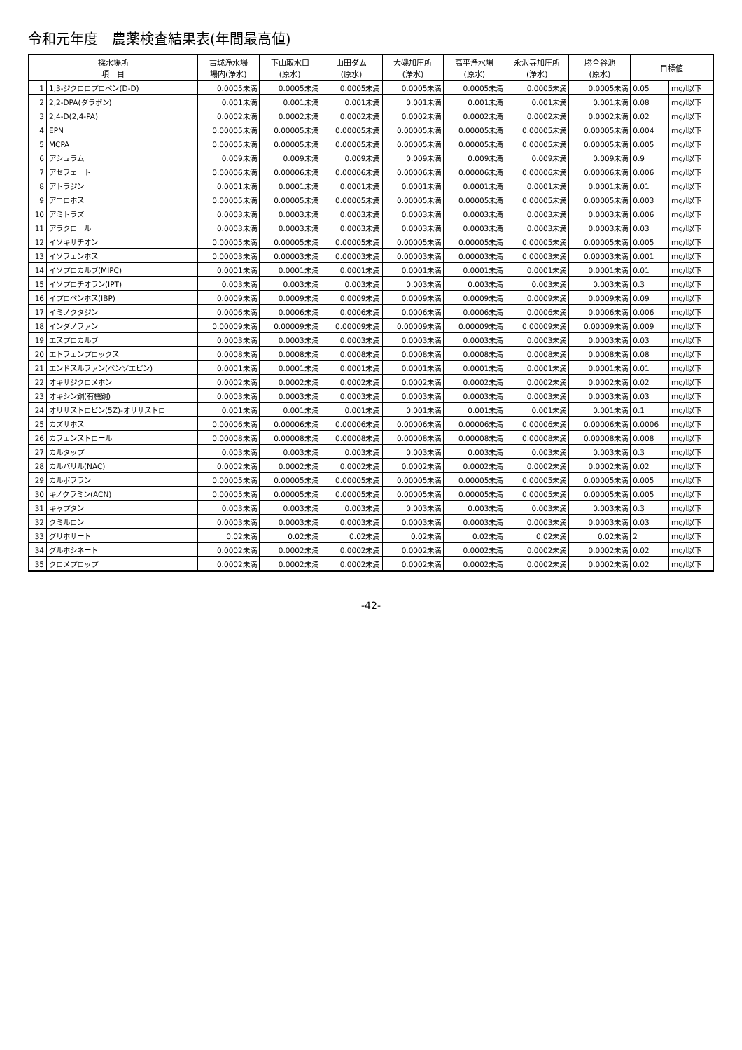令和元年度　農薬検査結果表(年間最高値)
| 採水場所 項 目 | | 古城浄水場 場内(浄水) | 下山取水口 (原水) | 山田ダム (原水) | 大磯加圧所 (浄水) | 高平浄水場 (原水) | 永沢寺加圧所 (浄水) | 勝合谷池 (原水) | 目標値 | |
| --- | --- | --- | --- | --- | --- | --- | --- | --- | --- | --- |
| 1 | 1,3-ジクロロプロペン(D-D) | 0.0005未満 | 0.0005未満 | 0.0005未満 | 0.0005未満 | 0.0005未満 | 0.0005未満 | 0.0005未満 | 0.05 | mg/l以下 |
| 2 | 2,2-DPA(ダラポン) | 0.001未満 | 0.001未満 | 0.001未満 | 0.001未満 | 0.001未満 | 0.001未満 | 0.001未満 | 0.08 | mg/l以下 |
| 3 | 2,4-D(2,4-PA) | 0.0002未満 | 0.0002未満 | 0.0002未満 | 0.0002未満 | 0.0002未満 | 0.0002未満 | 0.0002未満 | 0.02 | mg/l以下 |
| 4 | EPN | 0.00005未満 | 0.00005未満 | 0.00005未満 | 0.00005未満 | 0.00005未満 | 0.00005未満 | 0.00005未満 | 0.004 | mg/l以下 |
| 5 | MCPA | 0.00005未満 | 0.00005未満 | 0.00005未満 | 0.00005未満 | 0.00005未満 | 0.00005未満 | 0.00005未満 | 0.005 | mg/l以下 |
| 6 | アシュラム | 0.009未満 | 0.009未満 | 0.009未満 | 0.009未満 | 0.009未満 | 0.009未満 | 0.009未満 | 0.9 | mg/l以下 |
| 7 | アセフェート | 0.00006未満 | 0.00006未満 | 0.00006未満 | 0.00006未満 | 0.00006未満 | 0.00006未満 | 0.00006未満 | 0.006 | mg/l以下 |
| 8 | アトラジン | 0.0001未満 | 0.0001未満 | 0.0001未満 | 0.0001未満 | 0.0001未満 | 0.0001未満 | 0.0001未満 | 0.01 | mg/l以下 |
| 9 | アニロホス | 0.00005未満 | 0.00005未満 | 0.00005未満 | 0.00005未満 | 0.00005未満 | 0.00005未満 | 0.00005未満 | 0.003 | mg/l以下 |
| 10 | アミトラズ | 0.0003未満 | 0.0003未満 | 0.0003未満 | 0.0003未満 | 0.0003未満 | 0.0003未満 | 0.0003未満 | 0.006 | mg/l以下 |
| 11 | アラクロール | 0.0003未満 | 0.0003未満 | 0.0003未満 | 0.0003未満 | 0.0003未満 | 0.0003未満 | 0.0003未満 | 0.03 | mg/l以下 |
| 12 | イソキサチオン | 0.00005未満 | 0.00005未満 | 0.00005未満 | 0.00005未満 | 0.00005未満 | 0.00005未満 | 0.00005未満 | 0.005 | mg/l以下 |
| 13 | イソフェンホス | 0.00003未満 | 0.00003未満 | 0.00003未満 | 0.00003未満 | 0.00003未満 | 0.00003未満 | 0.00003未満 | 0.001 | mg/l以下 |
| 14 | イソプロカルブ(MIPC) | 0.0001未満 | 0.0001未満 | 0.0001未満 | 0.0001未満 | 0.0001未満 | 0.0001未満 | 0.0001未満 | 0.01 | mg/l以下 |
| 15 | イソプロチオラン(IPT) | 0.003未満 | 0.003未満 | 0.003未満 | 0.003未満 | 0.003未満 | 0.003未満 | 0.003未満 | 0.3 | mg/l以下 |
| 16 | イプロベンホス(IBP) | 0.0009未満 | 0.0009未満 | 0.0009未満 | 0.0009未満 | 0.0009未満 | 0.0009未満 | 0.0009未満 | 0.09 | mg/l以下 |
| 17 | イミノクタジン | 0.0006未満 | 0.0006未満 | 0.0006未満 | 0.0006未満 | 0.0006未満 | 0.0006未満 | 0.0006未満 | 0.006 | mg/l以下 |
| 18 | インダノファン | 0.00009未満 | 0.00009未満 | 0.00009未満 | 0.00009未満 | 0.00009未満 | 0.00009未満 | 0.00009未満 | 0.009 | mg/l以下 |
| 19 | エスプロカルブ | 0.0003未満 | 0.0003未満 | 0.0003未満 | 0.0003未満 | 0.0003未満 | 0.0003未満 | 0.0003未満 | 0.03 | mg/l以下 |
| 20 | エトフェンプロックス | 0.0008未満 | 0.0008未満 | 0.0008未満 | 0.0008未満 | 0.0008未満 | 0.0008未満 | 0.0008未満 | 0.08 | mg/l以下 |
| 21 | エンドスルファン(ベンゾエピン) | 0.0001未満 | 0.0001未満 | 0.0001未満 | 0.0001未満 | 0.0001未満 | 0.0001未満 | 0.0001未満 | 0.01 | mg/l以下 |
| 22 | オキサジクロメホン | 0.0002未満 | 0.0002未満 | 0.0002未満 | 0.0002未満 | 0.0002未満 | 0.0002未満 | 0.0002未満 | 0.02 | mg/l以下 |
| 23 | オキシン銅(有機銅) | 0.0003未満 | 0.0003未満 | 0.0003未満 | 0.0003未満 | 0.0003未満 | 0.0003未満 | 0.0003未満 | 0.03 | mg/l以下 |
| 24 | オリサストロビン(5Z)-オリサストロ | 0.001未満 | 0.001未満 | 0.001未満 | 0.001未満 | 0.001未満 | 0.001未満 | 0.001未満 | 0.1 | mg/l以下 |
| 25 | カズサホス | 0.00006未満 | 0.00006未満 | 0.00006未満 | 0.00006未満 | 0.00006未満 | 0.00006未満 | 0.00006未満 | 0.0006 | mg/l以下 |
| 26 | カフェンストロール | 0.00008未満 | 0.00008未満 | 0.00008未満 | 0.00008未満 | 0.00008未満 | 0.00008未満 | 0.00008未満 | 0.008 | mg/l以下 |
| 27 | カルタップ | 0.003未満 | 0.003未満 | 0.003未満 | 0.003未満 | 0.003未満 | 0.003未満 | 0.003未満 | 0.3 | mg/l以下 |
| 28 | カルバリル(NAC) | 0.0002未満 | 0.0002未満 | 0.0002未満 | 0.0002未満 | 0.0002未満 | 0.0002未満 | 0.0002未満 | 0.02 | mg/l以下 |
| 29 | カルボフラン | 0.00005未満 | 0.00005未満 | 0.00005未満 | 0.00005未満 | 0.00005未満 | 0.00005未満 | 0.00005未満 | 0.005 | mg/l以下 |
| 30 | キノクラミン(ACN) | 0.00005未満 | 0.00005未満 | 0.00005未満 | 0.00005未満 | 0.00005未満 | 0.00005未満 | 0.00005未満 | 0.005 | mg/l以下 |
| 31 | キャプタン | 0.003未満 | 0.003未満 | 0.003未満 | 0.003未満 | 0.003未満 | 0.003未満 | 0.003未満 | 0.3 | mg/l以下 |
| 32 | クミルロン | 0.0003未満 | 0.0003未満 | 0.0003未満 | 0.0003未満 | 0.0003未満 | 0.0003未満 | 0.0003未満 | 0.03 | mg/l以下 |
| 33 | グリホサート | 0.02未満 | 0.02未満 | 0.02未満 | 0.02未満 | 0.02未満 | 0.02未満 | 0.02未満 | 2 | mg/l以下 |
| 34 | グルホシネート | 0.0002未満 | 0.0002未満 | 0.0002未満 | 0.0002未満 | 0.0002未満 | 0.0002未満 | 0.0002未満 | 0.02 | mg/l以下 |
| 35 | クロメプロップ | 0.0002未満 | 0.0002未満 | 0.0002未満 | 0.0002未満 | 0.0002未満 | 0.0002未満 | 0.0002未満 | 0.02 | mg/l以下 |
-42-